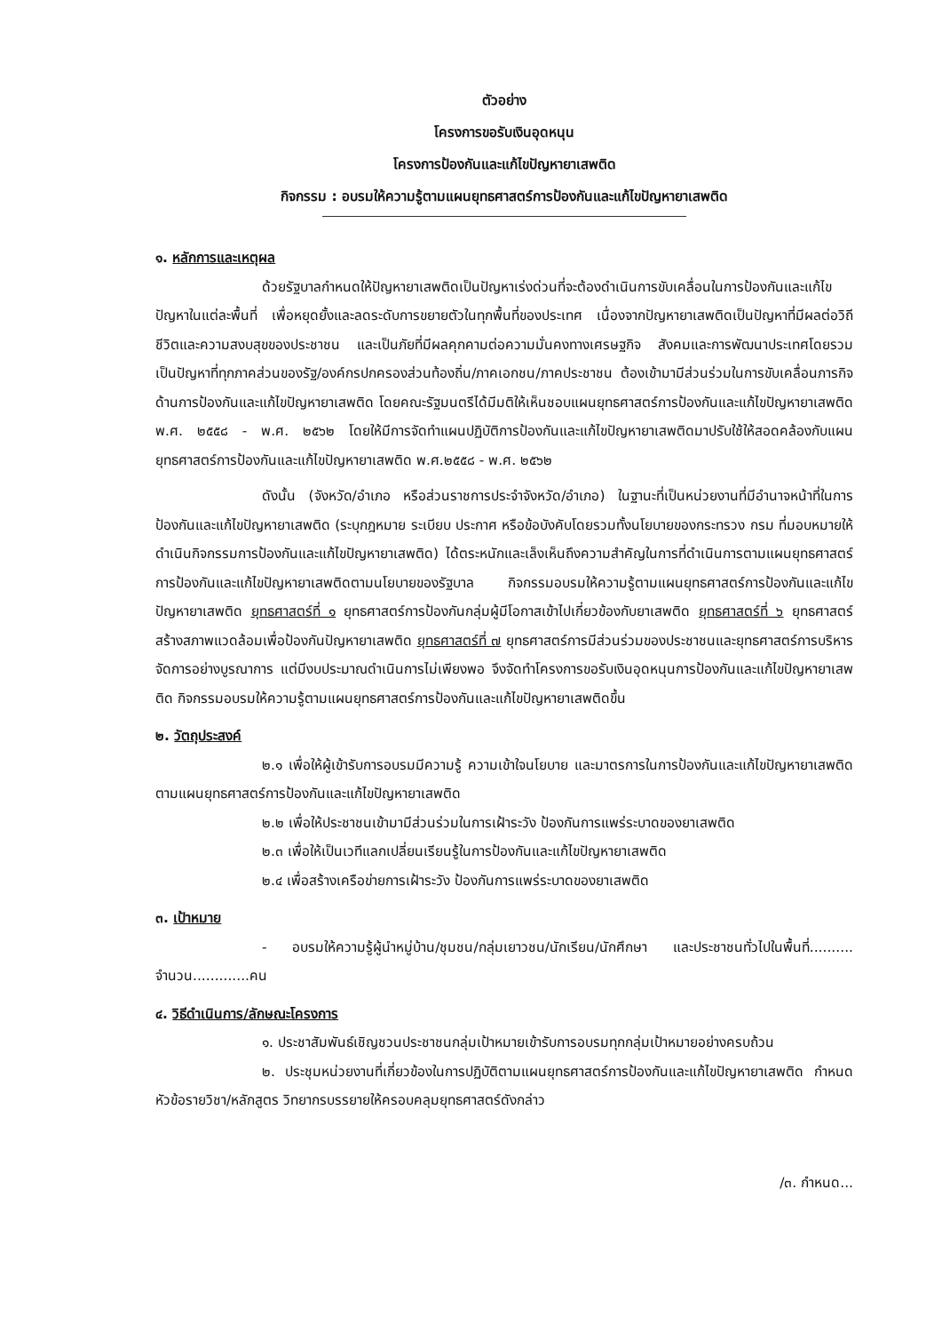ตัวอย่าง
โครงการขอรับเงินอุดหนุน
โครงการป้องกันและแก้ไขปัญหายาเสพติด
กิจกรรม : อบรมให้ความรู้ตามแผนยุทธศาสตร์การป้องกันและแก้ไขปัญหายาเสพติด
๑. หลักการและเหตุผล
ด้วยรัฐบาลกำหนดให้ปัญหายาเสพติดเป็นปัญหาเร่งด่วนที่จะต้องดำเนินการขับเคลื่อนในการป้องกันและแก้ไขปัญหาในแต่ละพื้นที่ เพื่อหยุดยั้งและลดระดับการขยายตัวในทุกพื้นที่ของประเทศ เนื่องจากปัญหายาเสพติดเป็นปัญหาที่มีผลต่อวิถีชีวิตและความสงบสุขของประชาชน และเป็นภัยที่มีผลคุกคามต่อความมั่นคงทางเศรษฐกิจ สังคมและการพัฒนาประเทศโดยรวม เป็นปัญหาที่ทุกภาคส่วนของรัฐ/องค์กรปกครองส่วนท้องถิ่น/ภาคเอกชน/ภาคประชาชน ต้องเข้ามามีส่วนร่วมในการขับเคลื่อนภารกิจด้านการป้องกันและแก้ไขปัญหายาเสพติด โดยคณะรัฐมนตรีได้มีมติให้เห็นชอบแผนยุทธศาสตร์การป้องกันและแก้ไขปัญหายาเสพติด พ.ศ. ๒๕๕๘ - พ.ศ. ๒๕๖๒ โดยให้มีการจัดทำแผนปฏิบัติการป้องกันและแก้ไขปัญหายาเสพติดมาปรับใช้ให้สอดคล้องกับแผนยุทธศาสตร์การป้องกันและแก้ไขปัญหายาเสพติด พ.ศ.๒๕๕๘ - พ.ศ. ๒๕๖๒
ดังนั้น (จังหวัด/อำเภอ หรือส่วนราชการประจำจังหวัด/อำเภอ) ในฐานะที่เป็นหน่วยงานที่มีอำนาจหน้าที่ในการป้องกันและแก้ไขปัญหายาเสพติด (ระบุกฎหมาย ระเบียบ ประกาศ หรือข้อบังคับโดยรวมทั้งนโยบายของกระทรวง กรม ที่มอบหมายให้ดำเนินกิจกรรมการป้องกันและแก้ไขปัญหายาเสพติด) ได้ตระหนักและเล็งเห็นถึงความสำคัญในการที่ดำเนินการตามแผนยุทธศาสตร์การป้องกันและแก้ไขปัญหายาเสพติดตามนโยบายของรัฐบาล กิจกรรมอบรมให้ความรู้ตามแผนยุทธศาสตร์การป้องกันและแก้ไขปัญหายาเสพติด ยุทธศาสตร์ที่ ๑ ยุทธศาสตร์การป้องกันกลุ่มผู้มีโอกาสเข้าไปเกี่ยวข้องกับยาเสพติด ยุทธศาสตร์ที่ ๖ ยุทธศาสตร์สร้างสภาพแวดล้อมเพื่อป้องกันปัญหายาเสพติด ยุทธศาสตร์ที่ ๗ ยุทธศาสตร์การมีส่วนร่วมของประชาชนและยุทธศาสตร์การบริหารจัดการอย่างบูรณาการ แต่มีงบประมาณดำเนินการไม่เพียงพอ จึงจัดทำโครงการขอรับเงินอุดหนุนการป้องกันและแก้ไขปัญหายาเสพติด กิจกรรมอบรมให้ความรู้ตามแผนยุทธศาสตร์การป้องกันและแก้ไขปัญหายาเสพติดขึ้น
๒. วัตถุประสงค์
๒.๑ เพื่อให้ผู้เข้ารับการอบรมมีความรู้ ความเข้าใจนโยบาย และมาตรการในการป้องกันและแก้ไขปัญหายาเสพติด ตามแผนยุทธศาสตร์การป้องกันและแก้ไขปัญหายาเสพติด
๒.๒ เพื่อให้ประชาชนเข้ามามีส่วนร่วมในการเฝ้าระวัง ป้องกันการแพร่ระบาดของยาเสพติด
๒.๓ เพื่อให้เป็นเวทีแลกเปลี่ยนเรียนรู้ในการป้องกันและแก้ไขปัญหายาเสพติด
๒.๔ เพื่อสร้างเครือข่ายการเฝ้าระวัง ป้องกันการแพร่ระบาดของยาเสพติด
๓. เป้าหมาย
- อบรมให้ความรู้ผู้นำหมู่บ้าน/ชุมชน/กลุ่มเยาวชน/นักเรียน/นักศึกษา และประชาชนทั่วไปในพื้นที่.......... จำนวน.............คน
๔. วิธีดำเนินการ/ลักษณะโครงการ
๑. ประชาสัมพันธ์เชิญชวนประชาชนกลุ่มเป้าหมายเข้ารับการอบรมทุกกลุ่มเป้าหมายอย่างครบถ้วน
๒. ประชุมหน่วยงานที่เกี่ยวข้องในการปฏิบัติตามแผนยุทธศาสตร์การป้องกันและแก้ไขปัญหายาเสพติด กำหนดหัวข้อรายวิชา/หลักสูตร วิทยากรบรรยายให้ครอบคลุมยุทธศาสตร์ดังกล่าว
/๓. กำหนด...